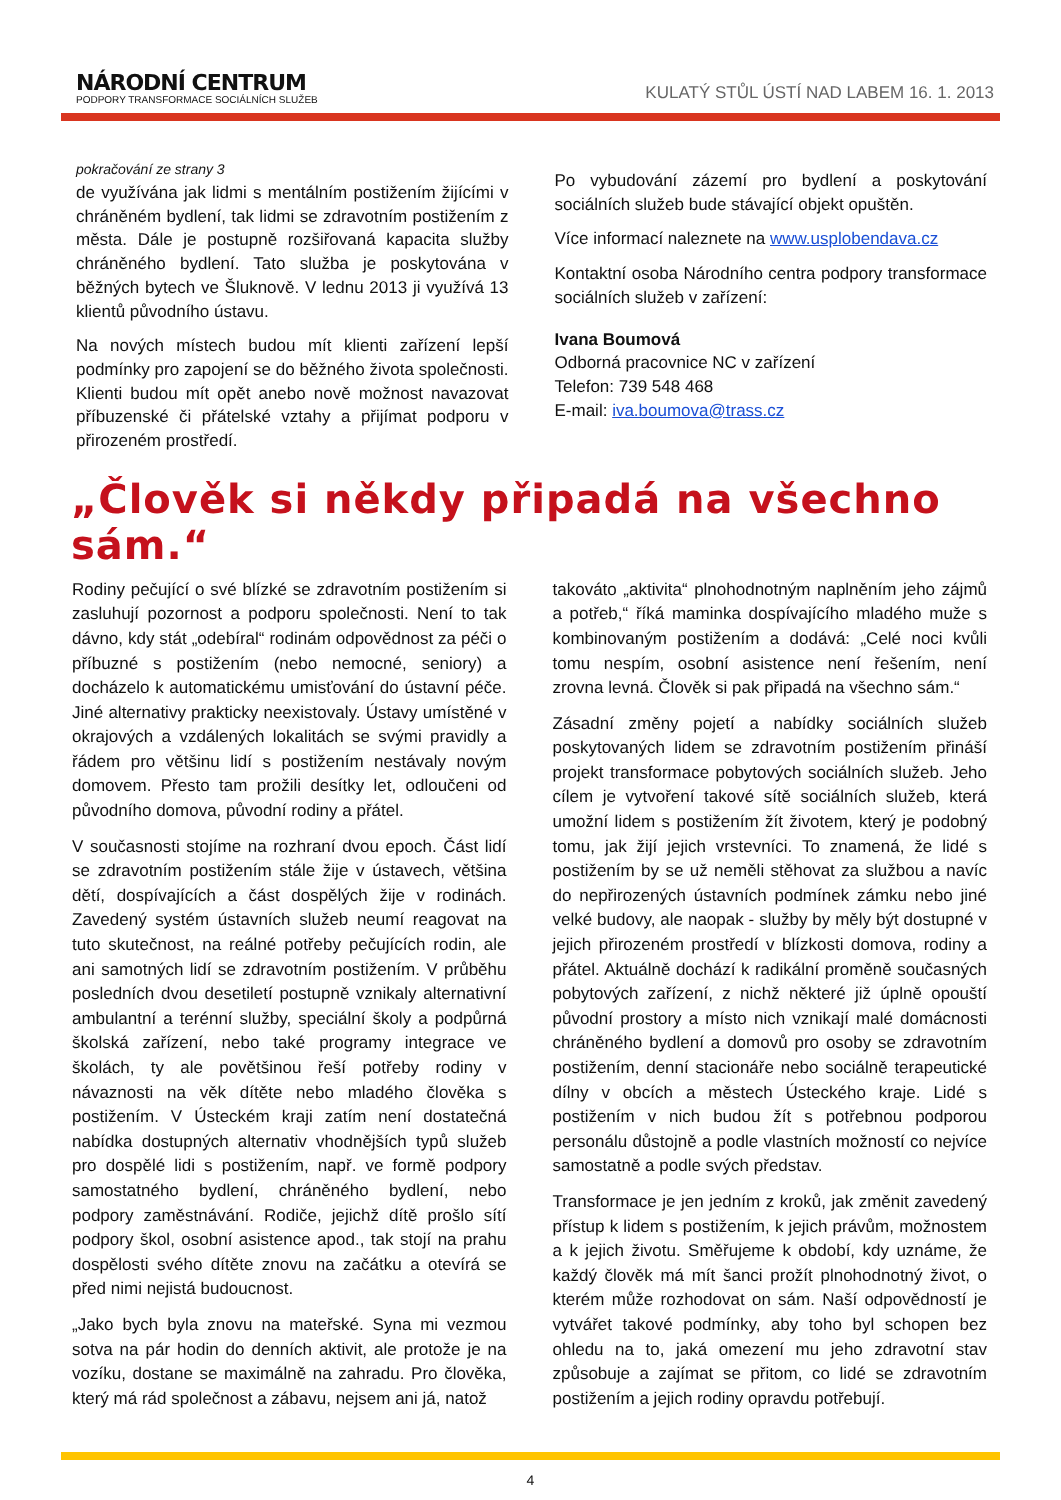NÁRODNÍ CENTRUM
PODPORY TRANSFORMACE SOCIÁLNÍCH SLUŽEB
KULATÝ STŮL ÚSTÍ NAD LABEM 16. 1. 2013
pokračování ze strany 3
de využívána jak lidmi s mentálním postižením žijícími v chráněném bydlení, tak lidmi se zdravotním postižením z města. Dále je postupně rozšiřovaná kapacita služby chráněného bydlení. Tato služba je poskytována v běžných bytech ve Šluknově. V lednu 2013 ji využívá 13 klientů původního ústavu.
Na nových místech budou mít klienti zařízení lepší podmínky pro zapojení se do běžného života společnosti. Klienti budou mít opět anebo nově možnost navazovat příbuzenské či přátelské vztahy a přijímat podporu v přirozeném prostředí.
Po vybudování zázemí pro bydlení a poskytování sociálních služeb bude stávající objekt opuštěn.
Více informací naleznete na www.usplobendava.cz
Kontaktní osoba Národního centra podpory transformace sociálních služeb v zařízení:
Ivana Boumová
Odborná pracovnice NC v zařízení
Telefon: 739 548 468
E-mail: iva.boumova@trass.cz
„Člověk si někdy připadá na všechno sám.“
Rodiny pečující o své blízké se zdravotním postižením si zasluhují pozornost a podporu společnosti. Není to tak dávno, kdy stát „odebíral“ rodinám odpovědnost za péči o příbuzné s postižením (nebo nemocné, seniory) a docházelo k automatickému umisťování do ústavní péče. Jiné alternativy prakticky neexistovaly. Ústavy umístěné v okrajových a vzdálených lokalitách se svými pravidly a řádem pro většinu lidí s postižením nestávaly novým domovem. Přesto tam prožili desítky let, odloučeni od původního domova, původní rodiny a přátel.
V současnosti stojíme na rozhraní dvou epoch. Část lidí se zdravotním postižením stále žije v ústavech, většina dětí, dospívajících a část dospělých žije v rodinách. Zavedený systém ústavních služeb neumí reagovat na tuto skutečnost, na reálné potřeby pečujících rodin, ale ani samotných lidí se zdravotním postižením. V průběhu posledních dvou desetiletí postupně vznikaly alternativní ambulantní a terénní služby, speciální školy a podpůrná školská zařízení, nebo také programy integrace ve školách, ty ale povětšinou řeší potřeby rodiny v návaznosti na věk dítěte nebo mladého člověka s postižením. V Ústeckém kraji zatím není dostatečná nabídka dostupných alternativ vhodnějších typů služeb pro dospělé lidi s postižením, např. ve formě podpory samostatného bydlení, chráněného bydlení, nebo podpory zaměstnávání. Rodiče, jejichž dítě prošlo sítí podpory škol, osobní asistence apod., tak stojí na prahu dospělosti svého dítěte znovu na začátku a otevírá se před nimi nejistá budoucnost.
„Jako bych byla znovu na mateřské. Syna mi vezmou sotva na pár hodin do denních aktivit, ale protože je na vozíku, dostane se maximálně na zahradu. Pro člověka, který má rád společnost a zábavu, nejsem ani já, natož
takováto „aktivita“ plnohodnotným naplněním jeho zájmů a potřeb,“ říká maminka dospívajícího mladého muže s kombinovaným postižením a dodává: „Celé noci kvůli tomu nespím, osobní asistence není řešením, není zrovna levná. Člověk si pak připadá na všechno sám.“
Zásadní změny pojetí a nabídky sociálních služeb poskytovaných lidem se zdravotním postižením přináší projekt transformace pobytových sociálních služeb. Jeho cílem je vytvoření takové sítě sociálních služeb, která umožní lidem s postižením žít životem, který je podobný tomu, jak žijí jejich vrstevníci. To znamená, že lidé s postižením by se už neměli stěhovat za službou a navíc do nepřirozených ústavních podmínek zámku nebo jiné velké budovy, ale naopak - služby by měly být dostupné v jejich přirozeném prostředí v blízkosti domova, rodiny a přátel. Aktuálně dochází k radikální proměně současných pobytových zařízení, z nichž některé již úplně opouští původní prostory a místo nich vznikají malé domácnosti chráněného bydlení a domovů pro osoby se zdravotním postižením, denní stacionáře nebo sociálně terapeutické dílny v obcích a městech Ústeckého kraje. Lidé s postižením v nich budou žít s potřebnou podporou personálu důstojně a podle vlastních možností co nejvíce samostatně a podle svých představ.
Transformace je jen jedním z kroků, jak změnit zavedený přístup k lidem s postižením, k jejich právům, možnostem a k jejich životu. Směřujeme k období, kdy uznáme, že každý člověk má mít šanci prožít plnohodnotný život, o kterém může rozhodovat on sám. Naší odpovědností je vytvářet takové podmínky, aby toho byl schopen bez ohledu na to, jaká omezení mu jeho zdravotní stav způsobuje a zajímat se přitom, co lidé se zdravotním postižením a jejich rodiny opravdu potřebují.
4